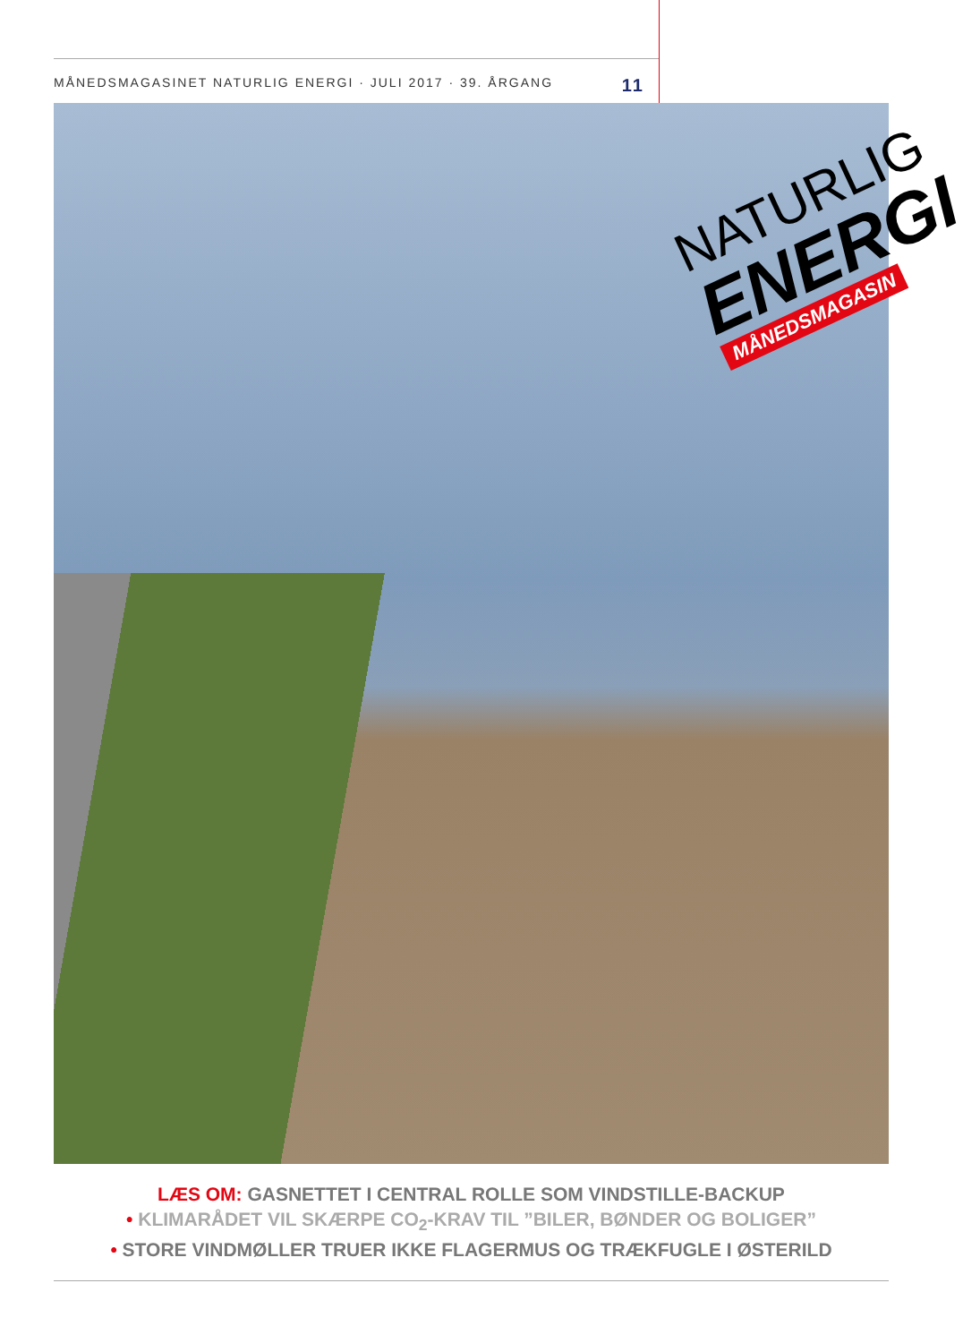MÅNEDSMAGASINET NATURLIG ENERGI · JULI 2017 · 39. ÅRGANG 11
NATURLIG
ENERGI
MÅNEDSMAGASIN
LÆS OM: GASNETTET I CENTRAL ROLLE SOM VINDSTILLE-BACKUP
• KLIMARÅDET VIL SKÆRPE CO<sub>2</sub>-KRAV TIL ”BILER, BØNDER OG BOLIGER”
• STORE VINDMØLLER TRUER IKKE FLAGERMUS OG TRÆKFUGLE I ØSTERILD